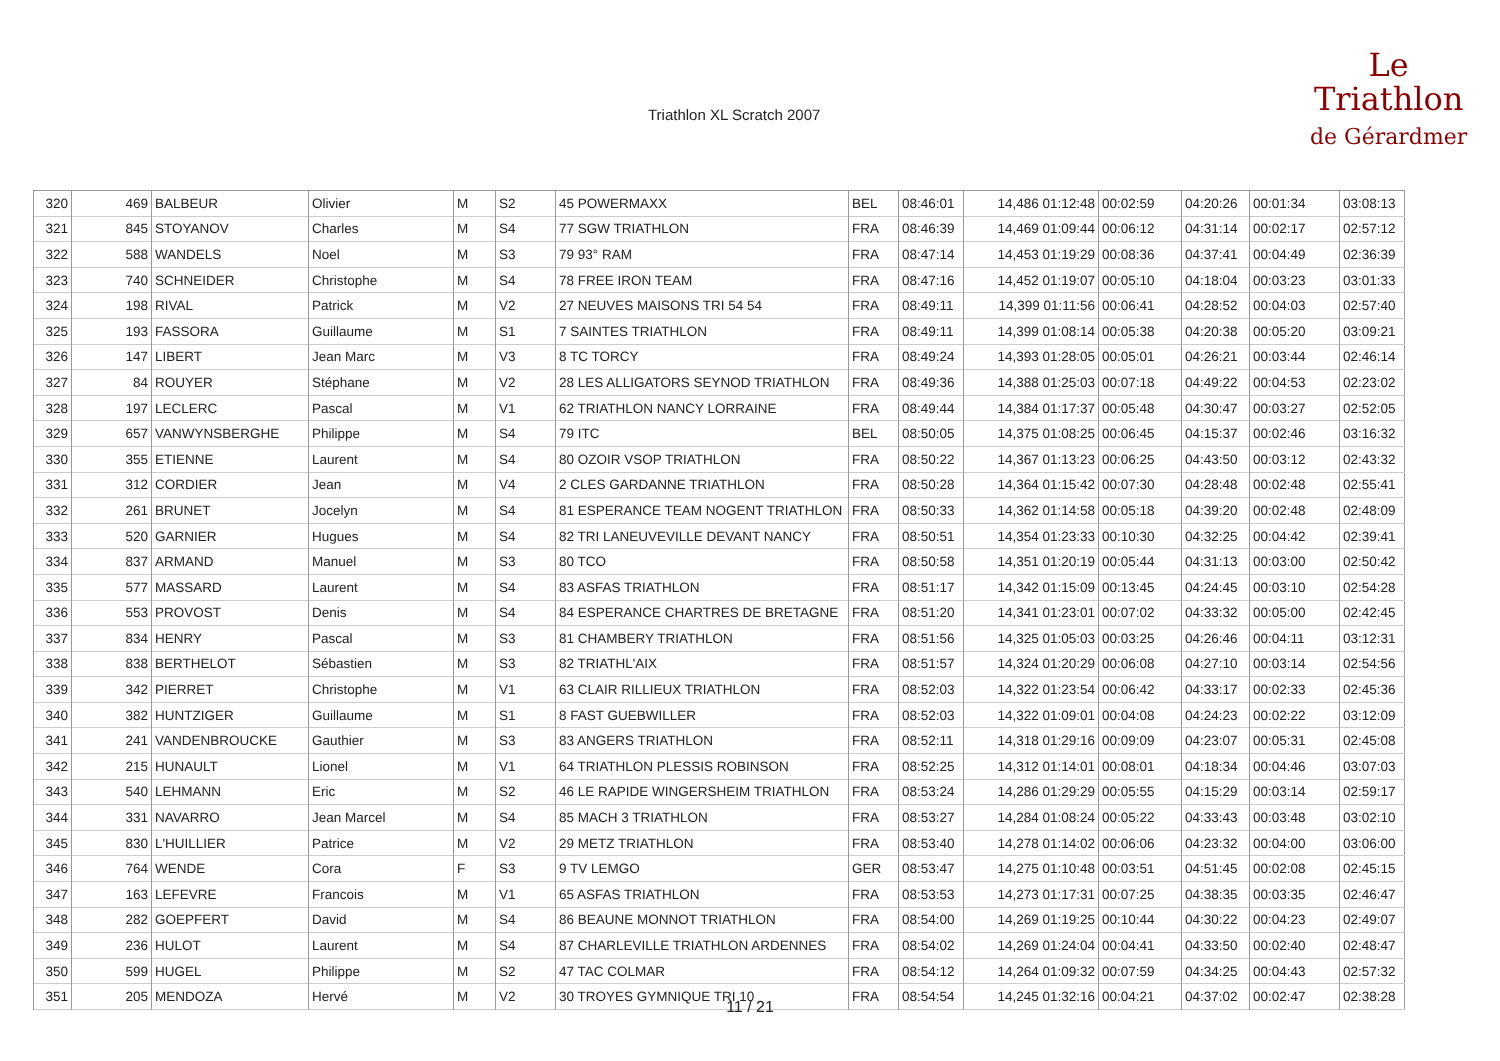Triathlon XL Scratch 2007
Le
Triathlon
de Gérardmer
| 320 | 469 | BALBEUR | Olivier | M | S2 | 45 POWERMAXX | BEL | 08:46:01 | 14,486 01:12:48 | 00:02:59 | 04:20:26 | 00:01:34 | 03:08:13 |
| 321 | 845 | STOYANOV | Charles | M | S4 | 77 SGW TRIATHLON | FRA | 08:46:39 | 14,469 01:09:44 | 00:06:12 | 04:31:14 | 00:02:17 | 02:57:12 |
| 322 | 588 | WANDELS | Noel | M | S3 | 79 93° RAM | FRA | 08:47:14 | 14,453 01:19:29 | 00:08:36 | 04:37:41 | 00:04:49 | 02:36:39 |
| 323 | 740 | SCHNEIDER | Christophe | M | S4 | 78 FREE IRON TEAM | FRA | 08:47:16 | 14,452 01:19:07 | 00:05:10 | 04:18:04 | 00:03:23 | 03:01:33 |
| 324 | 198 | RIVAL | Patrick | M | V2 | 27 NEUVES MAISONS TRI 54 54 | FRA | 08:49:11 | 14,399 01:11:56 | 00:06:41 | 04:28:52 | 00:04:03 | 02:57:40 |
| 325 | 193 | FASSORA | Guillaume | M | S1 | 7 SAINTES TRIATHLON | FRA | 08:49:11 | 14,399 01:08:14 | 00:05:38 | 04:20:38 | 00:05:20 | 03:09:21 |
| 326 | 147 | LIBERT | Jean Marc | M | V3 | 8 TC TORCY | FRA | 08:49:24 | 14,393 01:28:05 | 00:05:01 | 04:26:21 | 00:03:44 | 02:46:14 |
| 327 | 84 | ROUYER | Stéphane | M | V2 | 28 LES ALLIGATORS SEYNOD TRIATHLON | FRA | 08:49:36 | 14,388 01:25:03 | 00:07:18 | 04:49:22 | 00:04:53 | 02:23:02 |
| 328 | 197 | LECLERC | Pascal | M | V1 | 62 TRIATHLON NANCY LORRAINE | FRA | 08:49:44 | 14,384 01:17:37 | 00:05:48 | 04:30:47 | 00:03:27 | 02:52:05 |
| 329 | 657 | VANWYNSBERGHE | Philippe | M | S4 | 79 ITC | BEL | 08:50:05 | 14,375 01:08:25 | 00:06:45 | 04:15:37 | 00:02:46 | 03:16:32 |
| 330 | 355 | ETIENNE | Laurent | M | S4 | 80 OZOIR VSOP TRIATHLON | FRA | 08:50:22 | 14,367 01:13:23 | 00:06:25 | 04:43:50 | 00:03:12 | 02:43:32 |
| 331 | 312 | CORDIER | Jean | M | V4 | 2 CLES GARDANNE TRIATHLON | FRA | 08:50:28 | 14,364 01:15:42 | 00:07:30 | 04:28:48 | 00:02:48 | 02:55:41 |
| 332 | 261 | BRUNET | Jocelyn | M | S4 | 81 ESPERANCE TEAM NOGENT TRIATHLON | FRA | 08:50:33 | 14,362 01:14:58 | 00:05:18 | 04:39:20 | 00:02:48 | 02:48:09 |
| 333 | 520 | GARNIER | Hugues | M | S4 | 82 TRI LANEUVEVILLE DEVANT NANCY | FRA | 08:50:51 | 14,354 01:23:33 | 00:10:30 | 04:32:25 | 00:04:42 | 02:39:41 |
| 334 | 837 | ARMAND | Manuel | M | S3 | 80 TCO | FRA | 08:50:58 | 14,351 01:20:19 | 00:05:44 | 04:31:13 | 00:03:00 | 02:50:42 |
| 335 | 577 | MASSARD | Laurent | M | S4 | 83 ASFAS TRIATHLON | FRA | 08:51:17 | 14,342 01:15:09 | 00:13:45 | 04:24:45 | 00:03:10 | 02:54:28 |
| 336 | 553 | PROVOST | Denis | M | S4 | 84 ESPERANCE CHARTRES DE BRETAGNE | FRA | 08:51:20 | 14,341 01:23:01 | 00:07:02 | 04:33:32 | 00:05:00 | 02:42:45 |
| 337 | 834 | HENRY | Pascal | M | S3 | 81 CHAMBERY TRIATHLON | FRA | 08:51:56 | 14,325 01:05:03 | 00:03:25 | 04:26:46 | 00:04:11 | 03:12:31 |
| 338 | 838 | BERTHELOT | Sébastien | M | S3 | 82 TRIATHL'AIX | FRA | 08:51:57 | 14,324 01:20:29 | 00:06:08 | 04:27:10 | 00:03:14 | 02:54:56 |
| 339 | 342 | PIERRET | Christophe | M | V1 | 63 CLAIR RILLIEUX TRIATHLON | FRA | 08:52:03 | 14,322 01:23:54 | 00:06:42 | 04:33:17 | 00:02:33 | 02:45:36 |
| 340 | 382 | HUNTZIGER | Guillaume | M | S1 | 8 FAST GUEBWILLER | FRA | 08:52:03 | 14,322 01:09:01 | 00:04:08 | 04:24:23 | 00:02:22 | 03:12:09 |
| 341 | 241 | VANDENBROUCKE | Gauthier | M | S3 | 83 ANGERS TRIATHLON | FRA | 08:52:11 | 14,318 01:29:16 | 00:09:09 | 04:23:07 | 00:05:31 | 02:45:08 |
| 342 | 215 | HUNAULT | Lionel | M | V1 | 64 TRIATHLON PLESSIS ROBINSON | FRA | 08:52:25 | 14,312 01:14:01 | 00:08:01 | 04:18:34 | 00:04:46 | 03:07:03 |
| 343 | 540 | LEHMANN | Eric | M | S2 | 46 LE RAPIDE WINGERSHEIM TRIATHLON | FRA | 08:53:24 | 14,286 01:29:29 | 00:05:55 | 04:15:29 | 00:03:14 | 02:59:17 |
| 344 | 331 | NAVARRO | Jean Marcel | M | S4 | 85 MACH 3 TRIATHLON | FRA | 08:53:27 | 14,284 01:08:24 | 00:05:22 | 04:33:43 | 00:03:48 | 03:02:10 |
| 345 | 830 | L'HUILLIER | Patrice | M | V2 | 29 METZ TRIATHLON | FRA | 08:53:40 | 14,278 01:14:02 | 00:06:06 | 04:23:32 | 00:04:00 | 03:06:00 |
| 346 | 764 | WENDE | Cora | F | S3 | 9 TV LEMGO | GER | 08:53:47 | 14,275 01:10:48 | 00:03:51 | 04:51:45 | 00:02:08 | 02:45:15 |
| 347 | 163 | LEFEVRE | Francois | M | V1 | 65 ASFAS TRIATHLON | FRA | 08:53:53 | 14,273 01:17:31 | 00:07:25 | 04:38:35 | 00:03:35 | 02:46:47 |
| 348 | 282 | GOEPFERT | David | M | S4 | 86 BEAUNE MONNOT TRIATHLON | FRA | 08:54:00 | 14,269 01:19:25 | 00:10:44 | 04:30:22 | 00:04:23 | 02:49:07 |
| 349 | 236 | HULOT | Laurent | M | S4 | 87 CHARLEVILLE TRIATHLON ARDENNES | FRA | 08:54:02 | 14,269 01:24:04 | 00:04:41 | 04:33:50 | 00:02:40 | 02:48:47 |
| 350 | 599 | HUGEL | Philippe | M | S2 | 47 TAC COLMAR | FRA | 08:54:12 | 14,264 01:09:32 | 00:07:59 | 04:34:25 | 00:04:43 | 02:57:32 |
| 351 | 205 | MENDOZA | Hervé | M | V2 | 30 TROYES GYMNIQUE TRI 10 | FRA | 08:54:54 | 14,245 01:32:16 | 00:04:21 | 04:37:02 | 00:02:47 | 02:38:28 |
11 / 21